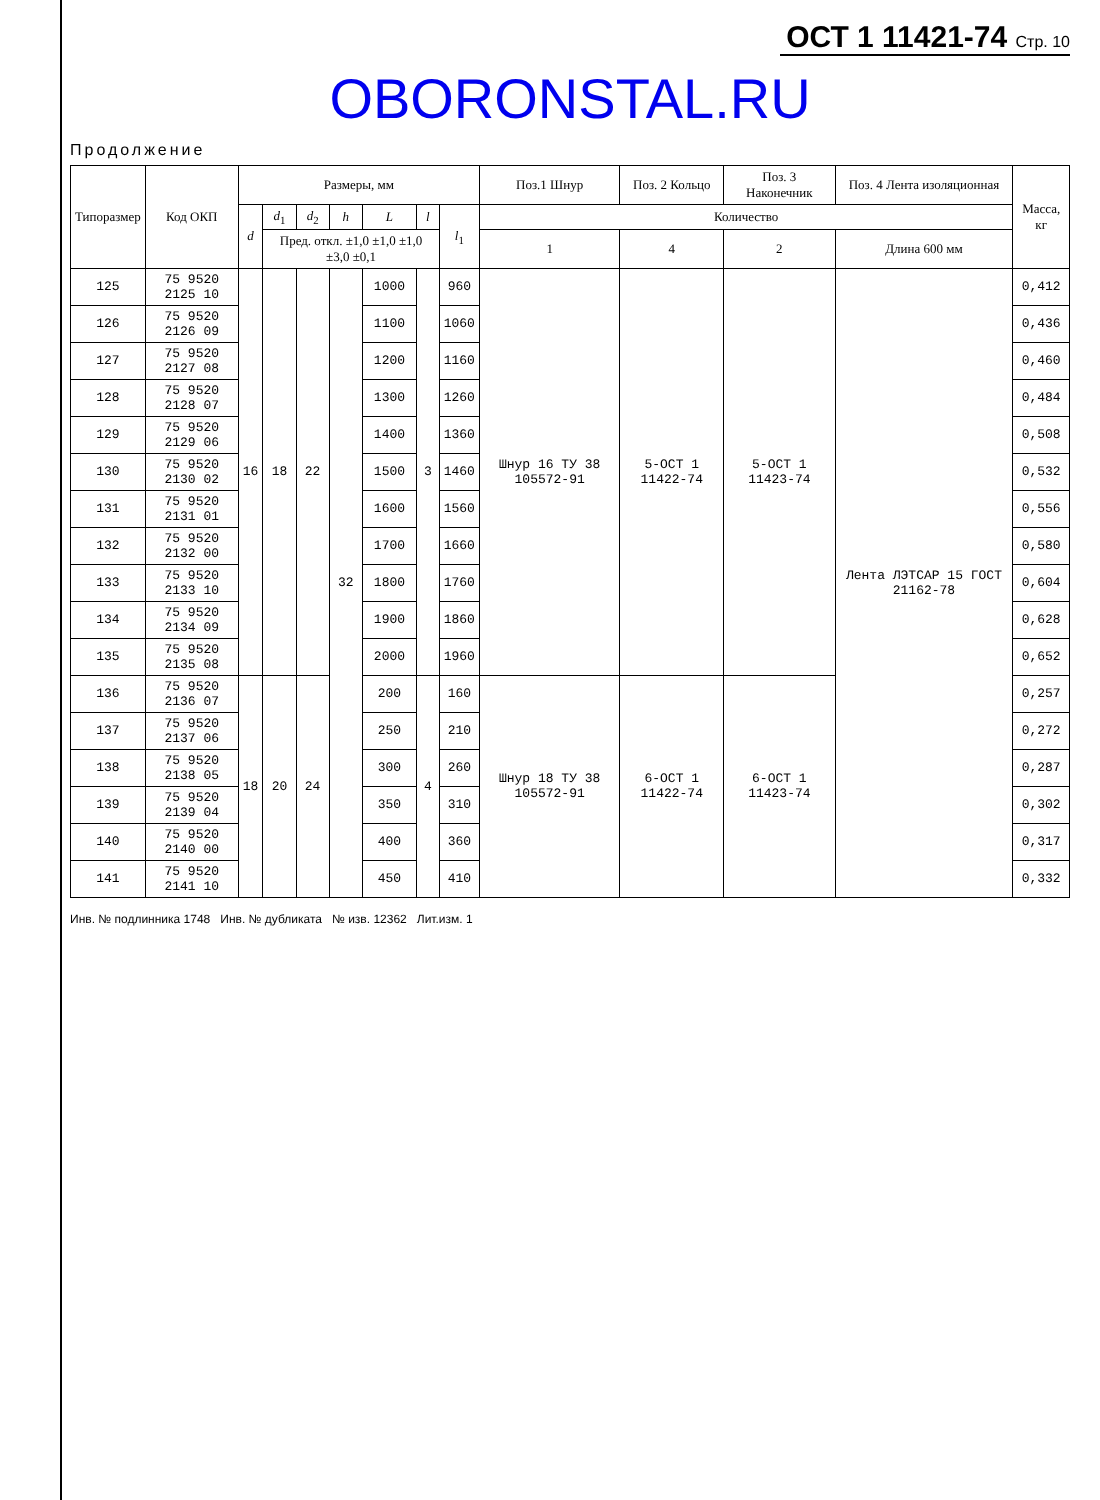ОСТ 1 11421-74 Стр. 10
OBORONSTAL.RU
Продолжение
| Типоразмер | Код ОКП | Размеры, мм | | | | | | | Поз.1 Шнур | Поз. 2 Кольцо | Поз. 3 Наконечник | Поз. 4 Лента изоляционная | Масса, кг |
| --- | --- | --- | --- | --- | --- | --- | --- | --- | --- | --- | --- | --- | --- |
| | | d | d<sub>1</sub> | d<sub>2</sub> | h | L | l | l<sub>1</sub> | Количество | | | | |
| | | | Пред. откл. ±1,0 ±1,0 ±1,0 ±3,0 ±0,1 | | | | | | 1 | 4 | 2 | Длина 600 мм | |
| 125 | 75 9520 2125 10 | 16 | 18 | 22 | 32 | 1000 | 3 | 960 | Шнур 16 ТУ 38 105572-91 | 5-ОСТ 1 11422-74 | 5-ОСТ 1 11423-74 | Лента ЛЭТСАР 15 ГОСТ 21162-78 | 0,412 |
| 126 | 75 9520 2126 09 | | | | | 1100 | | 1060 | | | | | 0,436 |
| 127 | 75 9520 2127 08 | | | | | 1200 | | 1160 | | | | | 0,460 |
| 128 | 75 9520 2128 07 | | | | | 1300 | | 1260 | | | | | 0,484 |
| 129 | 75 9520 2129 06 | | | | | 1400 | | 1360 | | | | | 0,508 |
| 130 | 75 9520 2130 02 | | | | | 1500 | | 1460 | | | | | 0,532 |
| 131 | 75 9520 2131 01 | | | | | 1600 | | 1560 | | | | | 0,556 |
| 132 | 75 9520 2132 00 | | | | | 1700 | | 1660 | | | | | 0,580 |
| 133 | 75 9520 2133 10 | | | | | 1800 | | 1760 | | | | | 0,604 |
| 134 | 75 9520 2134 09 | | | | | 1900 | | 1860 | | | | | 0,628 |
| 135 | 75 9520 2135 08 | | | | | 2000 | | 1960 | | | | | 0,652 |
| 136 | 75 9520 2136 07 | 18 | 20 | 24 | | 200 | 4 | 160 | Шнур 18 ТУ 38 105572-91 | 6-ОСТ 1 11422-74 | 6-ОСТ 1 11423-74 | | 0,257 |
| 137 | 75 9520 2137 06 | | | | | 250 | | 210 | | | | | 0,272 |
| 138 | 75 9520 2138 05 | | | | | 300 | | 260 | | | | | 0,287 |
| 139 | 75 9520 2139 04 | | | | | 350 | | 310 | | | | | 0,302 |
| 140 | 75 9520 2140 00 | | | | | 400 | | 360 | | | | | 0,317 |
| 141 | 75 9520 2141 10 | | | | | 450 | | 410 | | | | | 0,332 |
Инв. № подлинника 1748 Инв. № дубликата № изв. 12362 Лит.изм. 1